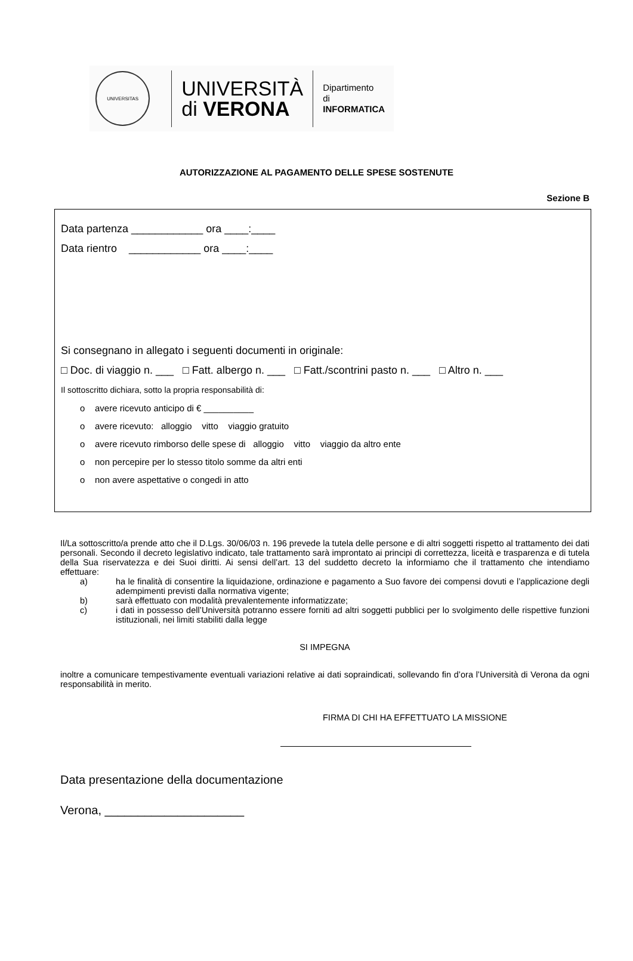UNIVERSITAS
UNIVERSITÀ
di VERONA
Dipartimento
di INFORMATICA
AUTORIZZAZIONE AL PAGAMENTO DELLE SPESE SOSTENUTE
Sezione B
Data partenza ____________ ora ____:____
Data rientro ____________ ora ____:____
Si consegnano in allegato i seguenti documenti in originale:
□ Doc. di viaggio n. ___ □ Fatt. albergo n. ___ □ Fatt./scontrini pasto n. ___ □ Altro n. ___
Il sottoscritto dichiara, sotto la propria responsabilità di:
o avere ricevuto anticipo di € __________
o avere ricevuto: alloggio vitto viaggio gratuito
o avere ricevuto rimborso delle spese di alloggio vitto viaggio da altro ente
o non percepire per lo stesso titolo somme da altri enti
o non avere aspettative o congedi in atto
Il/La sottoscritto/a prende atto che il D.Lgs. 30/06/03 n. 196 prevede la tutela delle persone e di altri soggetti rispetto al trattamento dei dati personali. Secondo il decreto legislativo indicato, tale trattamento sarà improntato ai principi di correttezza, liceità e trasparenza e di tutela della Sua riservatezza e dei Suoi diritti. Ai sensi dell’art. 13 del suddetto decreto la informiamo che il trattamento che intendiamo effettuare:
a) ha le finalità di consentire la liquidazione, ordinazione e pagamento a Suo favore dei compensi dovuti e l’applicazione degli adempimenti previsti dalla normativa vigente;
b) sarà effettuato con modalità prevalentemente informatizzate;
c) i dati in possesso dell’Università potranno essere forniti ad altri soggetti pubblici per lo svolgimento delle rispettive funzioni istituzionali, nei limiti stabiliti dalla legge
SI IMPEGNA
inoltre a comunicare tempestivamente eventuali variazioni relative ai dati sopraindicati, sollevando fin d’ora l’Università di Verona da ogni responsabilità in merito.
FIRMA DI CHI HA EFFETTUATO LA MISSIONE
Data presentazione della documentazione
Verona, _____________________